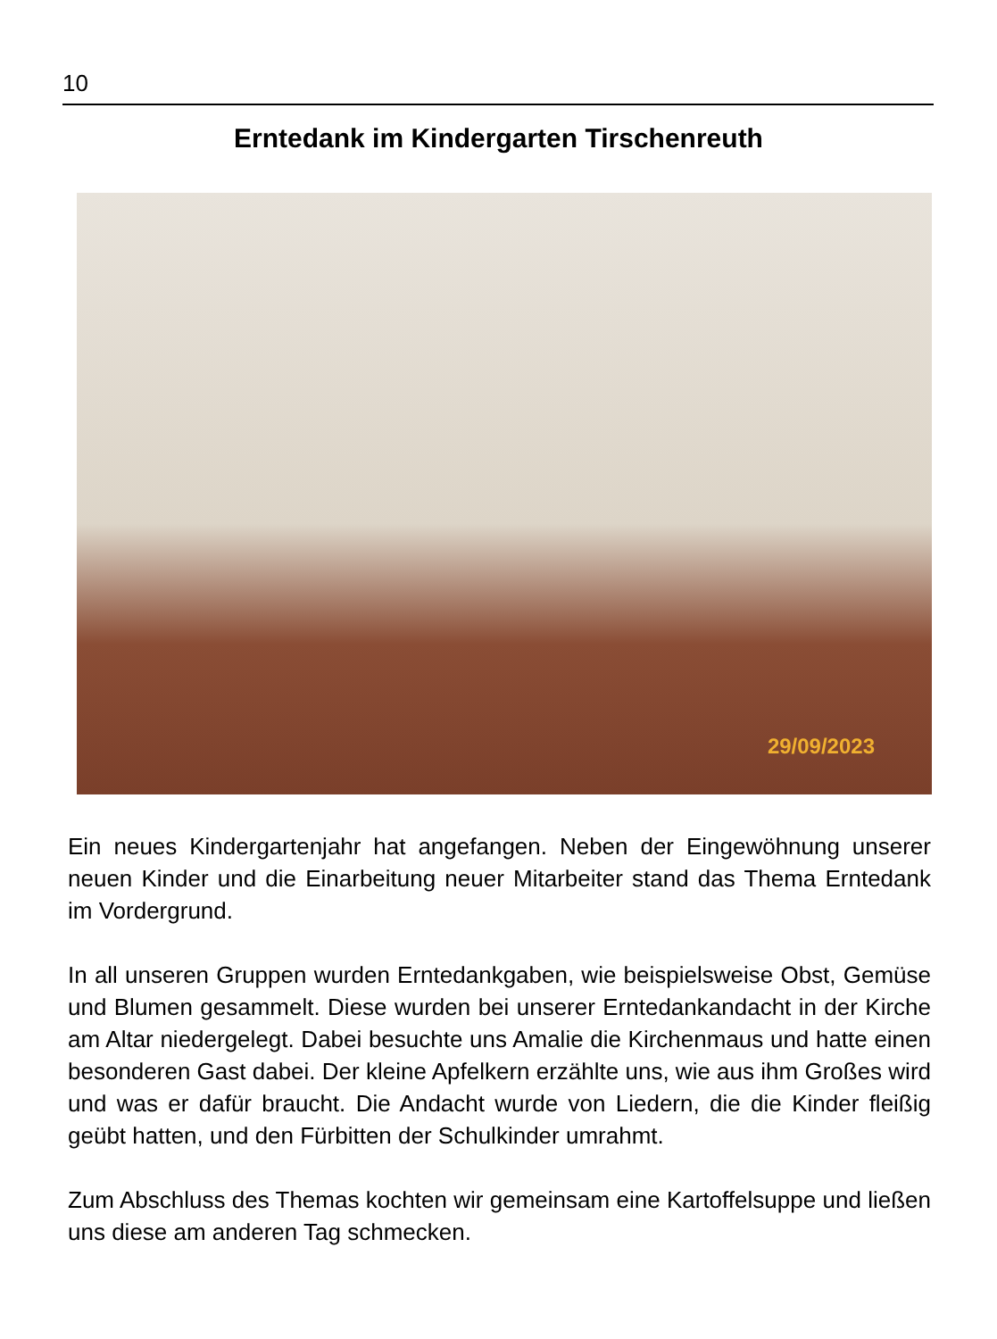10
Erntedank im Kindergarten Tirschenreuth
29/09/2023
Ein neues Kindergartenjahr hat angefangen. Neben der Eingewöhnung unserer neuen Kinder und die Einarbeitung neuer Mitarbeiter stand das Thema Erntedank im Vordergrund.
In all unseren Gruppen wurden Erntedankgaben, wie beispielsweise Obst, Gemüse und Blumen gesammelt. Diese wurden bei unserer Erntedankandacht in der Kirche am Altar niedergelegt. Dabei besuchte uns Amalie die Kirchenmaus und hatte einen besonderen Gast dabei. Der kleine Apfelkern erzählte uns, wie aus ihm Großes wird und was er dafür braucht. Die Andacht wurde von Liedern, die die Kinder fleißig geübt hatten, und den Fürbitten der Schulkinder umrahmt.
Zum Abschluss des Themas kochten wir gemeinsam eine Kartoffelsuppe und ließen uns diese am anderen Tag schmecken.